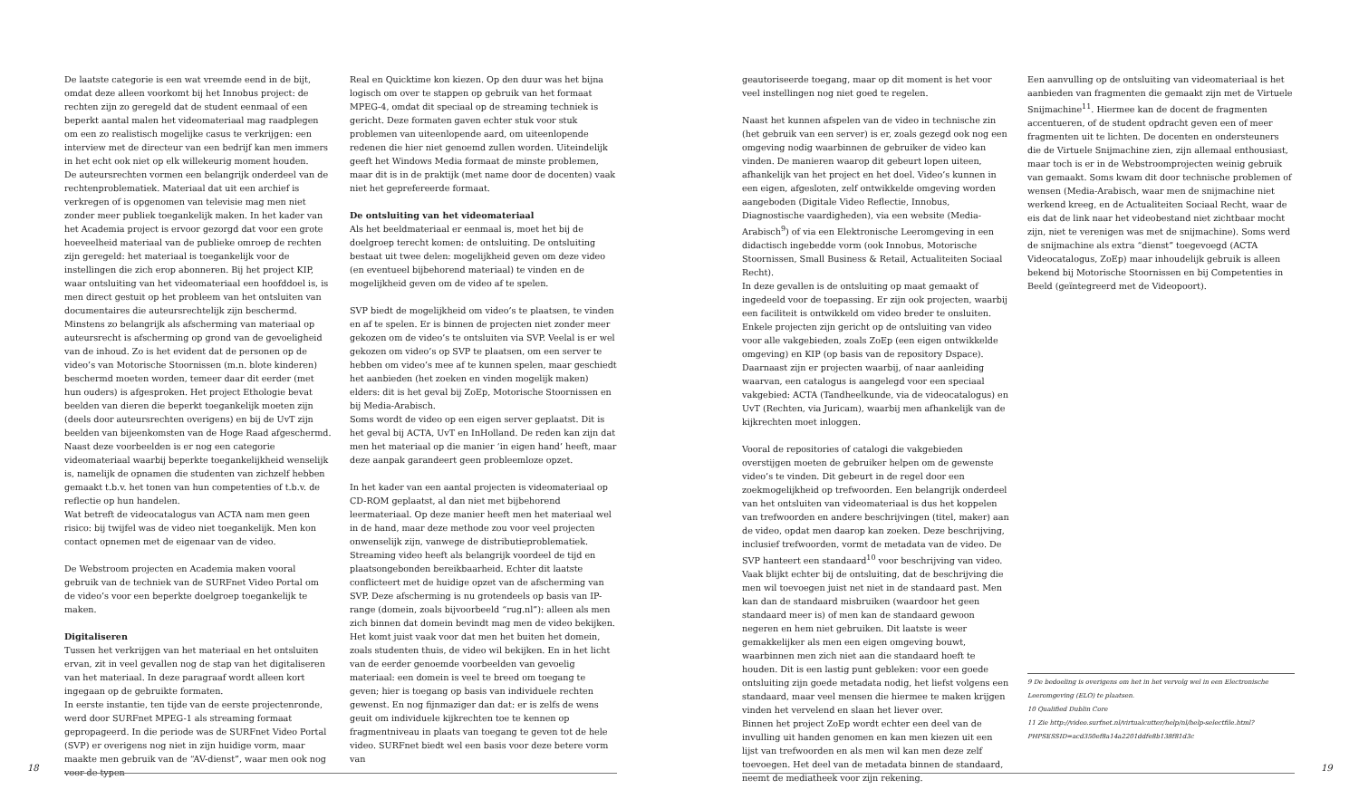De laatste categorie is een wat vreemde eend in de bijt, omdat deze alleen voorkomt bij het Innobus project: de rechten zijn zo geregeld dat de student eenmaal of een beperkt aantal malen het videomateriaal mag raadplegen om een zo realistisch mogelijke casus te verkrijgen: een interview met de directeur van een bedrijf kan men immers in het echt ook niet op elk willekeurig moment houden.
De auteursrechten vormen een belangrijk onderdeel van de rechtenproblematiek. Materiaal dat uit een archief is verkregen of is opgenomen van televisie mag men niet zonder meer publiek toegankelijk maken. In het kader van het Academia project is ervoor gezorgd dat voor een grote hoeveelheid materiaal van de publieke omroep de rechten zijn geregeld: het materiaal is toegankelijk voor de instellingen die zich erop abonneren. Bij het project KIP, waar ontsluiting van het videomateriaal een hoofddoel is, is men direct gestuit op het probleem van het ontsluiten van documentaires die auteursrechtelijk zijn beschermd.
Minstens zo belangrijk als afscherming van materiaal op auteursrecht is afscherming op grond van de gevoeligheid van de inhoud. Zo is het evident dat de personen op de video’s van Motorische Stoornissen (m.n. blote kinderen) beschermd moeten worden, temeer daar dit eerder (met hun ouders) is afgesproken. Het project Ethologie bevat beelden van dieren die beperkt toegankelijk moeten zijn (deels door auteursrechten overigens) en bij de UvT zijn beelden van bijeenkomsten van de Hoge Raad afgeschermd. Naast deze voorbeelden is er nog een categorie videomateriaal waarbij beperkte toegankelijkheid wenselijk is, namelijk de opnamen die studenten van zichzelf hebben gemaakt t.b.v. het tonen van hun competenties of t.b.v. de reflectie op hun handelen.
Wat betreft de videocatalogus van ACTA nam men geen risico: bij twijfel was de video niet toegankelijk. Men kon contact opnemen met de eigenaar van de video.
De Webstroom projecten en Academia maken vooral gebruik van de techniek van de SURFnet Video Portal om de video’s voor een beperkte doelgroep toegankelijk te maken.
Digitaliseren
Tussen het verkrijgen van het materiaal en het ontsluiten ervan, zit in veel gevallen nog de stap van het digitaliseren van het materiaal. In deze paragraaf wordt alleen kort ingegaan op de gebruikte formaten.
In eerste instantie, ten tijde van de eerste projectenronde, werd door SURFnet MPEG-1 als streaming formaat gepropageerd. In die periode was de SURFnet Video Portal (SVP) er overigens nog niet in zijn huidige vorm, maar maakte men gebruik van de “AV-dienst”, waar men ook nog voor de typen
Real en Quicktime kon kiezen. Op den duur was het bijna logisch om over te stappen op gebruik van het formaat MPEG-4, omdat dit speciaal op de streaming techniek is gericht. Deze formaten gaven echter stuk voor stuk problemen van uiteenlopende aard, om uiteenlopende redenen die hier niet genoemd zullen worden. Uiteindelijk geeft het Windows Media formaat de minste problemen, maar dit is in de praktijk (met name door de docenten) vaak niet het geprefereerde formaat.
De ontsluiting van het videomateriaal
Als het beeldmateriaal er eenmaal is, moet het bij de doelgroep terecht komen: de ontsluiting. De ontsluiting bestaat uit twee delen: mogelijkheid geven om deze video (en eventueel bijbehorend materiaal) te vinden en de mogelijkheid geven om de video af te spelen.
SVP biedt de mogelijkheid om video’s te plaatsen, te vinden en af te spelen. Er is binnen de projecten niet zonder meer gekozen om de video’s te ontsluiten via SVP. Veelal is er wel gekozen om video’s op SVP te plaatsen, om een server te hebben om video’s mee af te kunnen spelen, maar geschiedt het aanbieden (het zoeken en vinden mogelijk maken) elders: dit is het geval bij ZoEp, Motorische Stoornissen en bij Media-Arabisch.
Soms wordt de video op een eigen server geplaatst. Dit is het geval bij ACTA, UvT en InHolland. De reden kan zijn dat men het materiaal op die manier ‘in eigen hand’ heeft, maar deze aanpak garandeert geen probleemloze opzet.
In het kader van een aantal projecten is videomateriaal op CD-ROM geplaatst, al dan niet met bijbehorend leermateriaal. Op deze manier heeft men het materiaal wel in de hand, maar deze methode zou voor veel projecten onwenselijk zijn, vanwege de distributieproblematiek. Streaming video heeft als belangrijk voordeel de tijd en plaatsongebonden bereikbaarheid. Echter dit laatste conflicteert met de huidige opzet van de afscherming van SVP. Deze afscherming is nu grotendeels op basis van IP-range (domein, zoals bijvoorbeeld “rug.nl”): alleen als men zich binnen dat domein bevindt mag men de video bekijken. Het komt juist vaak voor dat men het buiten het domein, zoals studenten thuis, de video wil bekijken. En in het licht van de eerder genoemde voorbeelden van gevoelig materiaal: een domein is veel te breed om toegang te geven; hier is toegang op basis van individuele rechten gewenst. En nog fijnmaziger dan dat: er is zelfs de wens geuit om individuele kijkrechten toe te kennen op fragmentniveau in plaats van toegang te geven tot de hele video. SURFnet biedt wel een basis voor deze betere vorm van
18
geautoriseerde toegang, maar op dit moment is het voor veel instellingen nog niet goed te regelen.
Naast het kunnen afspelen van de video in technische zin (het gebruik van een server) is er, zoals gezegd ook nog een omgeving nodig waarbinnen de gebruiker de video kan vinden. De manieren waarop dit gebeurt lopen uiteen, afhankelijk van het project en het doel. Video’s kunnen in een eigen, afgesloten, zelf ontwikkelde omgeving worden aangeboden (Digitale Video Reflectie, Innobus, Diagnostische vaardigheden), via een website (Media-Arabisch<sup>9</sup>) of via een Elektronische Leeromgeving in een didactisch ingebedde vorm (ook Innobus, Motorische Stoornissen, Small Business & Retail, Actualiteiten Sociaal Recht).
In deze gevallen is de ontsluiting op maat gemaakt of ingedeeld voor de toepassing. Er zijn ook projecten, waarbij een faciliteit is ontwikkeld om video breder te onsluiten. Enkele projecten zijn gericht op de ontsluiting van video voor alle vakgebieden, zoals ZoEp (een eigen ontwikkelde omgeving) en KIP (op basis van de repository Dspace). Daarnaast zijn er projecten waarbij, of naar aanleiding waarvan, een catalogus is aangelegd voor een speciaal vakgebied: ACTA (Tandheelkunde, via de videocatalogus) en UvT (Rechten, via Juricam), waarbij men afhankelijk van de kijkrechten moet inloggen.
Vooral de repositories of catalogi die vakgebieden overstijgen moeten de gebruiker helpen om de gewenste video’s te vinden. Dit gebeurt in de regel door een zoekmogelijkheid op trefwoorden. Een belangrijk onderdeel van het ontsluiten van videomateriaal is dus het koppelen van trefwoorden en andere beschrijvingen (titel, maker) aan de video, opdat men daarop kan zoeken. Deze beschrijving, inclusief trefwoorden, vormt de metadata van de video. De SVP hanteert een standaard<sup>10</sup> voor beschrijving van video. Vaak blijkt echter bij de ontsluiting, dat de beschrijving die men wil toevoegen juist net niet in de standaard past. Men kan dan de standaard misbruiken (waardoor het geen standaard meer is) of men kan de standaard gewoon negeren en hem niet gebruiken. Dit laatste is weer gemakkelijker als men een eigen omgeving bouwt, waarbinnen men zich niet aan die standaard hoeft te houden. Dit is een lastig punt gebleken: voor een goede ontsluiting zijn goede metadata nodig, het liefst volgens een standaard, maar veel mensen die hiermee te maken krijgen vinden het vervelend en slaan het liever over.
Binnen het project ZoEp wordt echter een deel van de invulling uit handen genomen en kan men kiezen uit een lijst van trefwoorden en als men wil kan men deze zelf toevoegen. Het deel van de metadata binnen de standaard, neemt de mediatheek voor zijn rekening.
Een aanvulling op de ontsluiting van videomateriaal is het aanbieden van fragmenten die gemaakt zijn met de Virtuele Snijmachine<sup>11</sup>. Hiermee kan de docent de fragmenten accentueren, of de student opdracht geven een of meer fragmenten uit te lichten. De docenten en ondersteuners die de Virtuele Snijmachine zien, zijn allemaal enthousiast, maar toch is er in de Webstroomprojecten weinig gebruik van gemaakt. Soms kwam dit door technische problemen of wensen (Media-Arabisch, waar men de snijmachine niet werkend kreeg, en de Actualiteiten Sociaal Recht, waar de eis dat de link naar het videobestand niet zichtbaar mocht zijn, niet te verenigen was met de snijmachine). Soms werd de snijmachine als extra “dienst” toegevoegd (ACTA Videocatalogus, ZoEp) maar inhoudelijk gebruik is alleen bekend bij Motorische Stoornissen en bij Competenties in Beeld (geïntegreerd met de Videopoort).
9 De bedoeling is overigens om het in het vervolg wel in een Electronische Leeromgeving (ELO) te plaatsen.
10 Qualified Dublin Core
11 Zie http://video.surfnet.nl/virtualcutter/help/nl/help-selectfile.html?PHPSESSID=acd350ef8a14a2201ddfe8b138f81d3c
19